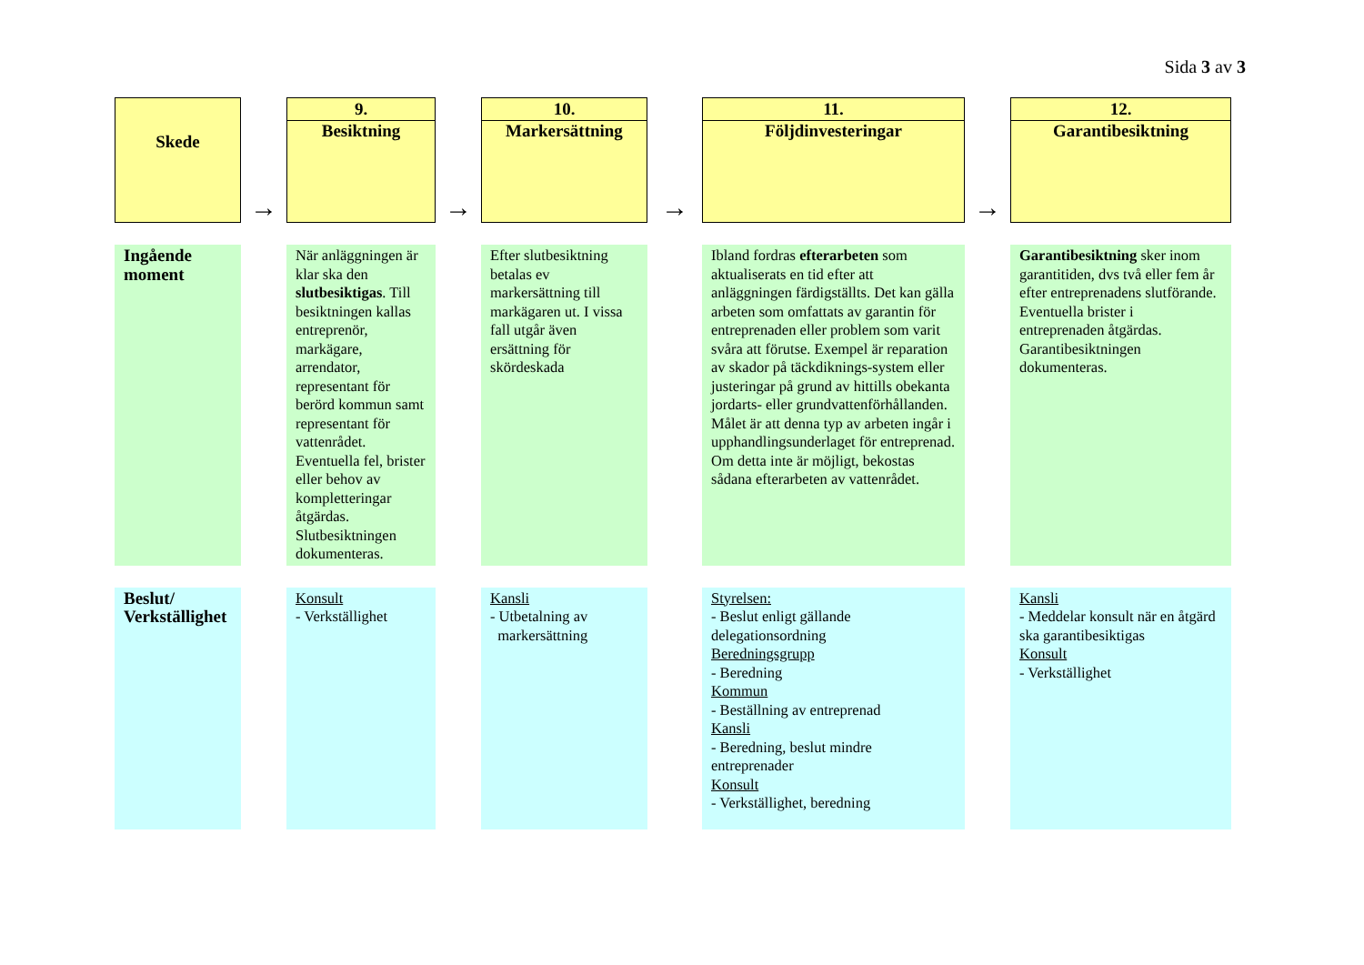Sida 3 av 3
| Skede | → | 9. Besiktning | → | 10. Markersättning | → | 11. Följdinvesteringar | → | 12. Garantibesiktning |
| Ingående moment | | När anläggningen är klar ska den slutbesiktigas . Till besiktningen kallas entreprenör, markägare, arrendator, representant för berörd kommun samt representant för vattenrådet. Eventuella fel, brister eller behov av kompletteringar åtgärdas. Slutbesiktningen dokumenteras. | | Efter slutbesiktning betalas ev markersättning till markägaren ut. I vissa fall utgår även ersättning för skördeskada | | Ibland fordras efterarbeten som aktualiserats en tid efter att anläggningen färdigställts. Det kan gälla arbeten som omfattats av garantin för entreprenaden eller problem som varit svåra att förutse. Exempel är reparation av skador på täckdiknings-system eller justeringar på grund av hittills obekanta jordarts- eller grundvattenförhållanden. Målet är att denna typ av arbeten ingår i upphandlingsunderlaget för entreprenad. Om detta inte är möjligt, bekostas sådana efterarbeten av vattenrådet. | | Garantibesiktning sker inom garantitiden, dvs två eller fem år efter entreprenadens slutförande. Eventuella brister i entreprenaden åtgärdas. Garantibesiktningen dokumenteras. |
| Beslut/ Verkställighet | | Konsult - Verkställighet | | Kansli - Utbetalning av markersättning | | Styrelsen: - Beslut enligt gällande delegationsordning Beredningsgrupp - Beredning Kommun - Beställning av entreprenad Kansli - Beredning, beslut mindre entreprenader Konsult - Verkställighet, beredning | | Kansli - Meddelar konsult när en åtgärd ska garantibesiktigas Konsult - Verkställighet |